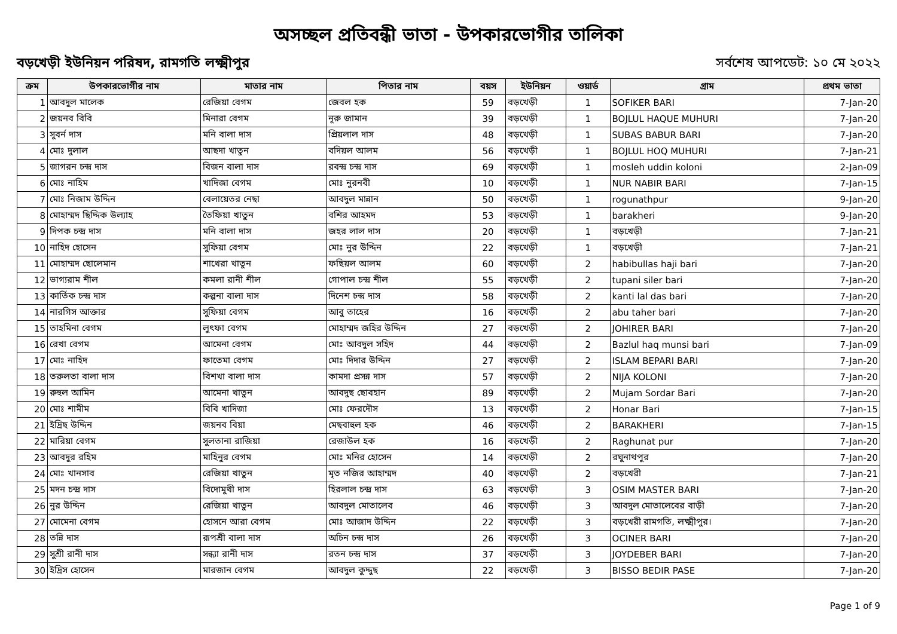অসচ্ছল প্রতিবন্ধী ভাতা - উপকারভোগীর তালিকা
বড়খেড়ী ইউনিয়ন পরিষদ, রামগতি লক্ষ্মীপুর সর্বশেষ আপডেট: ১০ মে ২০২২
| ক্রম | উপকারভোগীর নাম | মাতার নাম | পিতার নাম | বয়স | ইউনিয়ন | ওয়ার্ড | গ্রাম | প্রথম ভাতা |
| --- | --- | --- | --- | --- | --- | --- | --- | --- |
| 1 | আবদুল মালেক | রেজিয়া বেগম | জেবল হক | 59 | বড়খেড়ী | 1 | SOFIKER BARI | 7-Jan-20 |
| 2 | জয়নব বিবি | মিনারা বেগম | নূরু জামান | 39 | বড়খেড়ী | 1 | BOJLUL HAQUE MUHURI | 7-Jan-20 |
| 3 | সুবর্ন দাস | মনি বালা দাস | প্রিয়লাল দাস | 48 | বড়খেড়ী | 1 | SUBAS BABUR BARI | 7-Jan-20 |
| 4 | মোঃ দুলাল | আছদা খাতুন | বদিয়ল আলম | 56 | বড়খেড়ী | 1 | BOJLUL HOQ MUHURI | 7-Jan-21 |
| 5 | জাগরন চন্দ্র দাস | বিজন বালা দাস | রবন্দ্র চন্দ্র দাস | 69 | বড়খেড়ী | 1 | mosleh uddin koloni | 2-Jan-09 |
| 6 | মোঃ নাহিম | খাদিজা বেগম | মোঃ নুরনবী | 10 | বড়খেড়ী | 1 | NUR NABIR BARI | 7-Jan-15 |
| 7 | মোঃ নিজাম উদ্দিন | বেলায়েতর নেছা | আবদুল মান্নান | 50 | বড়খেড়ী | 1 | rogunathpur | 9-Jan-20 |
| 8 | মোহাম্মদ ছিদ্দিক উল্যাহ | তৈফিয়া খাতুন | বশির আহমদ | 53 | বড়খেড়ী | 1 | barakheri | 9-Jan-20 |
| 9 | দিপক চন্দ্র দাস | মনি বালা দাস | জহর লাল দাস | 20 | বড়খেড়ী | 1 | বড়খেড়ী | 7-Jan-21 |
| 10 | নাহিদ হোসেন | সুফিয়া বেগম | মোঃ নুর উদ্দিন | 22 | বড়খেড়ী | 1 | বড়খেড়ী | 7-Jan-21 |
| 11 | মোহাম্মদ ছোলেমান | শাখেরা খাতুন | ফছিয়ল আলম | 60 | বড়খেড়ী | 2 | habibullas haji bari | 7-Jan-20 |
| 12 | ভাগ্যরাম শীল | কমলা রানী শীল | গোপাল চন্দ্র শীল | 55 | বড়খেড়ী | 2 | tupani siler bari | 7-Jan-20 |
| 13 | কার্তিক চন্দ্র দাস | কল্পনা বালা দাস | দিনেশ চন্দ্র দাস | 58 | বড়খেড়ী | 2 | kanti lal das bari | 7-Jan-20 |
| 14 | নারগিস আক্তার | সুফিয়া বেগম | আবু তাহের | 16 | বড়খেড়ী | 2 | abu taher bari | 7-Jan-20 |
| 15 | তাহমিনা বেগম | লুৎফা বেগম | মোহাম্মদ জহির উদ্দিন | 27 | বড়খেড়ী | 2 | JOHIRER BARI | 7-Jan-20 |
| 16 | রেখা বেগম | আমেনা বেগম | মোঃ আবদুল সহিদ | 44 | বড়খেড়ী | 2 | Bazlul haq munsi bari | 7-Jan-09 |
| 17 | মোঃ নাহিদ | ফাতেমা বেগম | মোঃ দিদার উদ্দিন | 27 | বড়খেড়ী | 2 | ISLAM BEPARI BARI | 7-Jan-20 |
| 18 | তরুলতা বালা দাস | বিশখা বালা দাস | কামদা প্রসন্ন দাস | 57 | বড়খেড়ী | 2 | NIJA KOLONI | 7-Jan-20 |
| 19 | রুহুল আমিন | আমেনা খাতুন | আবদুছ ছোবহান | 89 | বড়খেড়ী | 2 | Mujam Sordar Bari | 7-Jan-20 |
| 20 | মোঃ শামীম | বিবি খাদিজা | মোঃ ফেরদৌস | 13 | বড়খেড়ী | 2 | Honar Bari | 7-Jan-15 |
| 21 | ইদ্রিছ উদ্দিন | জয়নব বিয়া | মেছবাহুল হক | 46 | বড়খেড়ী | 2 | BARAKHERI | 7-Jan-15 |
| 22 | মারিয়া বেগম | সুলতানা রাজিয়া | রেজাউল হক | 16 | বড়খেড়ী | 2 | Raghunat pur | 7-Jan-20 |
| 23 | আবদুর রহিম | মাহিনুর বেগম | মোঃ মনির হোসেন | 14 | বড়খেড়ী | 2 | রঘুনাথপুর | 7-Jan-20 |
| 24 | মোঃ খানসাব | রেজিয়া খাতুন | মৃত নজির আহাম্মদ | 40 | বড়খেড়ী | 2 | বড়খেরী | 7-Jan-21 |
| 25 | মদন চন্দ্র দাস | বিদোমুখী দাস | হিরলাল চন্দ্র দাস | 63 | বড়খেড়ী | 3 | OSIM MASTER BARI | 7-Jan-20 |
| 26 | নুর উদ্দিন | রেজিয়া খাতুন | আবদুল মোতালেব | 46 | বড়খেড়ী | 3 | আবদুল মোতালেবের বাড়ী | 7-Jan-20 |
| 27 | মোমেনা বেগম | হোসনে আরা বেগম | মোঃ আজাদ উদ্দিন | 22 | বড়খেড়ী | 3 | বড়খেরী রামগতি, লক্ষ্মীপুর। | 7-Jan-20 |
| 28 | তন্নি দাস | রূপশ্রী বালা দাস | অচিন চন্দ্র দাস | 26 | বড়খেড়ী | 3 | OCINER BARI | 7-Jan-20 |
| 29 | সুশ্রী রানী দাস | সন্ধ্যা রানী দাস | রতন চন্দ্র দাস | 37 | বড়খেড়ী | 3 | JOYDEBER BARI | 7-Jan-20 |
| 30 | ইদ্রিস হোসেন | মারজান বেগম | আবদুল কুদ্দুছ | 22 | বড়খেড়ী | 3 | BISSO BEDIR PASE | 7-Jan-20 |
Page 1 of 9